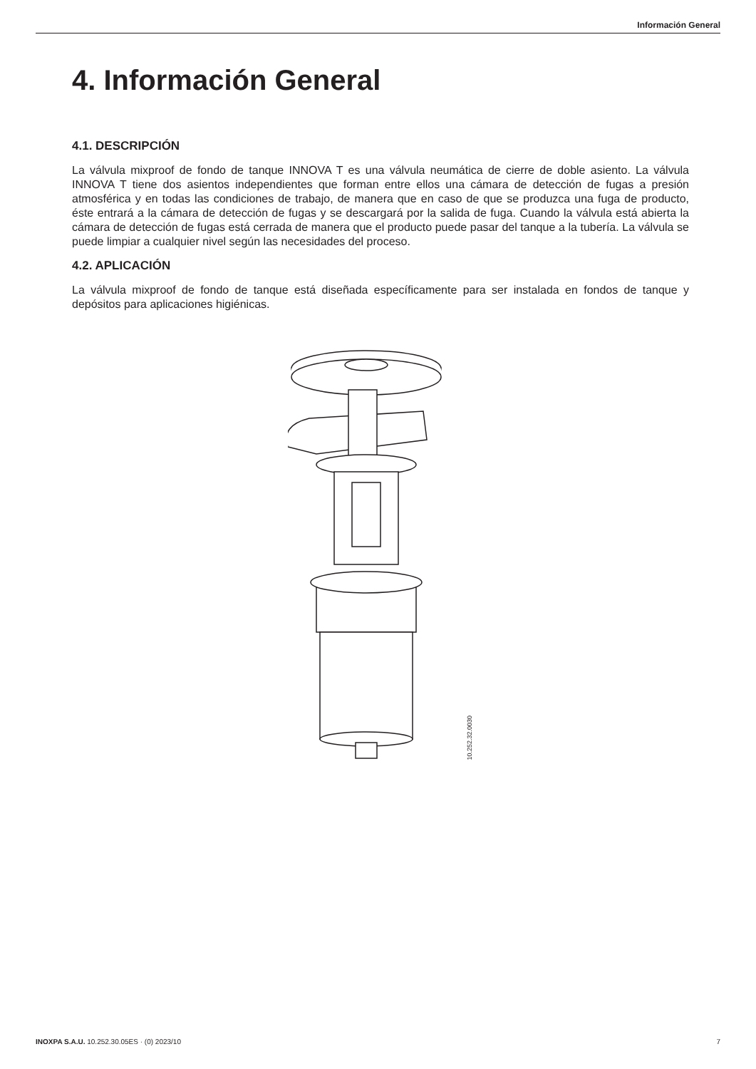Información General
4. Información General
4.1. DESCRIPCIÓN
La válvula mixproof de fondo de tanque INNOVA T es una válvula neumática de cierre de doble asiento. La válvula INNOVA T tiene dos asientos independientes que forman entre ellos una cámara de detección de fugas a presión atmosférica y en todas las condiciones de trabajo, de manera que en caso de que se produzca una fuga de producto, éste entrará a la cámara de detección de fugas y se descargará por la salida de fuga. Cuando la válvula está abierta la cámara de detección de fugas está cerrada de manera que el producto puede pasar del tanque a la tubería. La válvula se puede limpiar a cualquier nivel según las necesidades del proceso.
4.2. APLICACIÓN
La válvula mixproof de fondo de tanque está diseñada específicamente para ser instalada en fondos de tanque y depósitos para aplicaciones higiénicas.
10.252.32.0030
INOXPA S.A.U. 10.252.30.05ES · (0) 2023/10 7